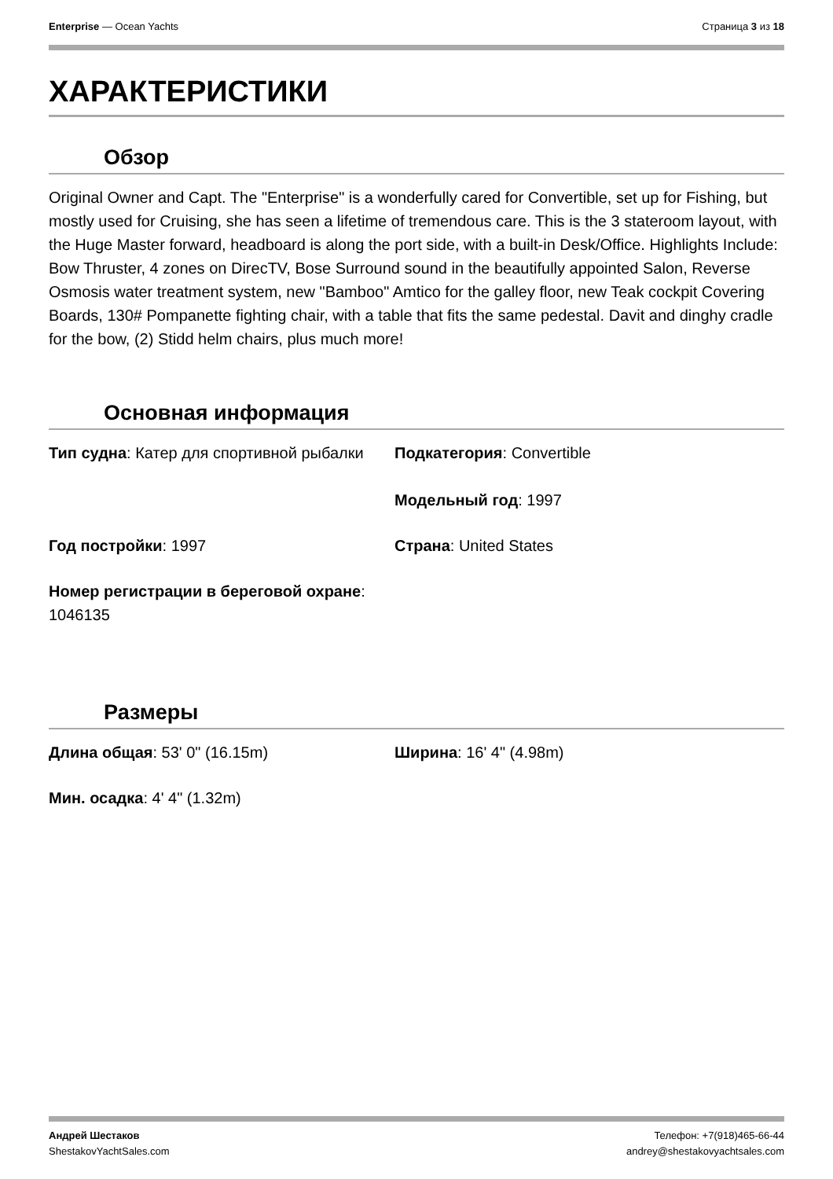Enterprise — Ocean Yachts Страница 3 из 18
ХАРАКТЕРИСТИКИ
Обзор
Original Owner and Capt. The "Enterprise" is a wonderfully cared for Convertible, set up for Fishing, but mostly used for Cruising, she has seen a lifetime of tremendous care. This is the 3 stateroom layout, with the Huge Master forward, headboard is along the port side, with a built-in Desk/Office. Highlights Include: Bow Thruster, 4 zones on DirecTV, Bose Surround sound in the beautifully appointed Salon, Reverse Osmosis water treatment system, new "Bamboo" Amtico for the galley floor, new Teak cockpit Covering Boards, 130# Pompanette fighting chair, with a table that fits the same pedestal. Davit and dinghy cradle for the bow, (2) Stidd helm chairs, plus much more!
Основная информация
Тип судна: Катер для спортивной рыбалки
Подкатегория: Convertible
Модельный год: 1997
Год постройки: 1997
Страна: United States
Номер регистрации в береговой охране: 1046135
Размеры
Длина общая: 53' 0" (16.15m)
Ширина: 16' 4" (4.98m)
Мин. осадка: 4' 4" (1.32m)
Андрей Шестаков
ShestakovYachtSales.com Телефон: +7(918)465-66-44
andrey@shestakovyachtsales.com